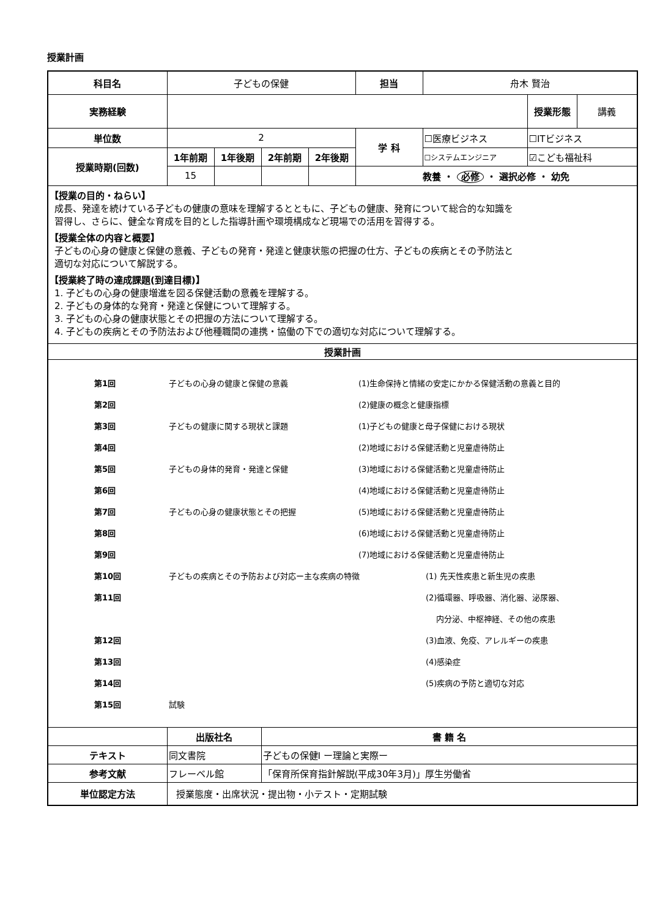授業計画
| 科目名 | 子どもの保健 | | | | 担当 | 舟木 賢治 | | |
| 実務経験 | | | | | | | 授業形態 | 講義 |
| 単位数 | 2 | | | | 学 科 | ☐医療ビジネス | ☐ITビジネス | |
| 授業時期(回数) | 1年前期 | 1年後期 | 2年前期 | 2年後期 | | ☐システムエンジニア | ☑こども福祉科 | |
| | 15 | | | | 教養 ・ 必修 ・ 選択必修 ・ 幼免 | | | |
| 【授業の目的・ねらい】 成長、発達を続けている子どもの健康の意味を理解するとともに、子どもの健康、発育について総合的な知識を 習得し、さらに、健全な育成を目的とした指導計画や環境構成など現場での活用を習得する。 【授業全体の内容と概要】 子どもの心身の健康と保健の意義、子どもの発育・発達と健康状態の把握の仕方、子どもの疾病とその予防法と 適切な対応について解説する。 【授業終了時の達成課題(到達目標)】 1. 子どもの心身の健康増進を図る保健活動の意義を理解する。 2. 子どもの身体的な発育・発達と保健について理解する。 3. 子どもの心身の健康状態とその把握の方法について理解する。 4. 子どもの疾病とその予防法および他種職間の連携・協働の下での適切な対応について理解する。 | | | | | | | | |
| 授業計画 | | | | | | | | |
| / 第1回 / 子どもの心身の健康と保健の意義 / (1)生命保持と情緒の安定にかかる保健活動の意義と目的 / / / 第2回 / / (2)健康の概念と健康指標 / / / 第3回 / 子どもの健康に関する現状と課題 / (1)子どもの健康と母子保健における現状 / / / 第4回 / / (2)地域における保健活動と児童虐待防止 / / / 第5回 / 子どもの身体的発育・発達と保健 / (3)地域における保健活動と児童虐待防止 / / / 第6回 / / (4)地域における保健活動と児童虐待防止 / / / 第7回 / 子どもの心身の健康状態とその把握 / (5)地域における保健活動と児童虐待防止 / / / 第8回 / / (6)地域における保健活動と児童虐待防止 / / / 第9回 / / (7)地域における保健活動と児童虐待防止 / / / 第10回 / 子どもの疾病とその予防および対応ー主な疾病の特徴 / / (1) 先天性疾患と新生児の疾患 / / 第11回 / / / (2)循環器、呼吸器、消化器、泌尿器、 / / / / / 内分泌、中枢神経、その他の疾患 / / 第12回 / / / (3)血液、免疫、アレルギーの疾患 / / 第13回 / / / (4)感染症 / / 第14回 / / / (5)疾病の予防と適切な対応 / / 第15回 / 試験 / / / | | | | | | | | |
| | 出版社名 | | 書 籍 名 | | | | | |
| テキスト | 同文書院 | | 子どもの保健Ⅰ ー理論と実際ー | | | | | |
| 参考文献 | フレーベル館 | | 「保育所保育指針解説(平成30年3月)」厚生労働省 | | | | | |
| 単位認定方法 | 授業態度・出席状況・提出物・小テスト・定期試験 | | | | | | | |